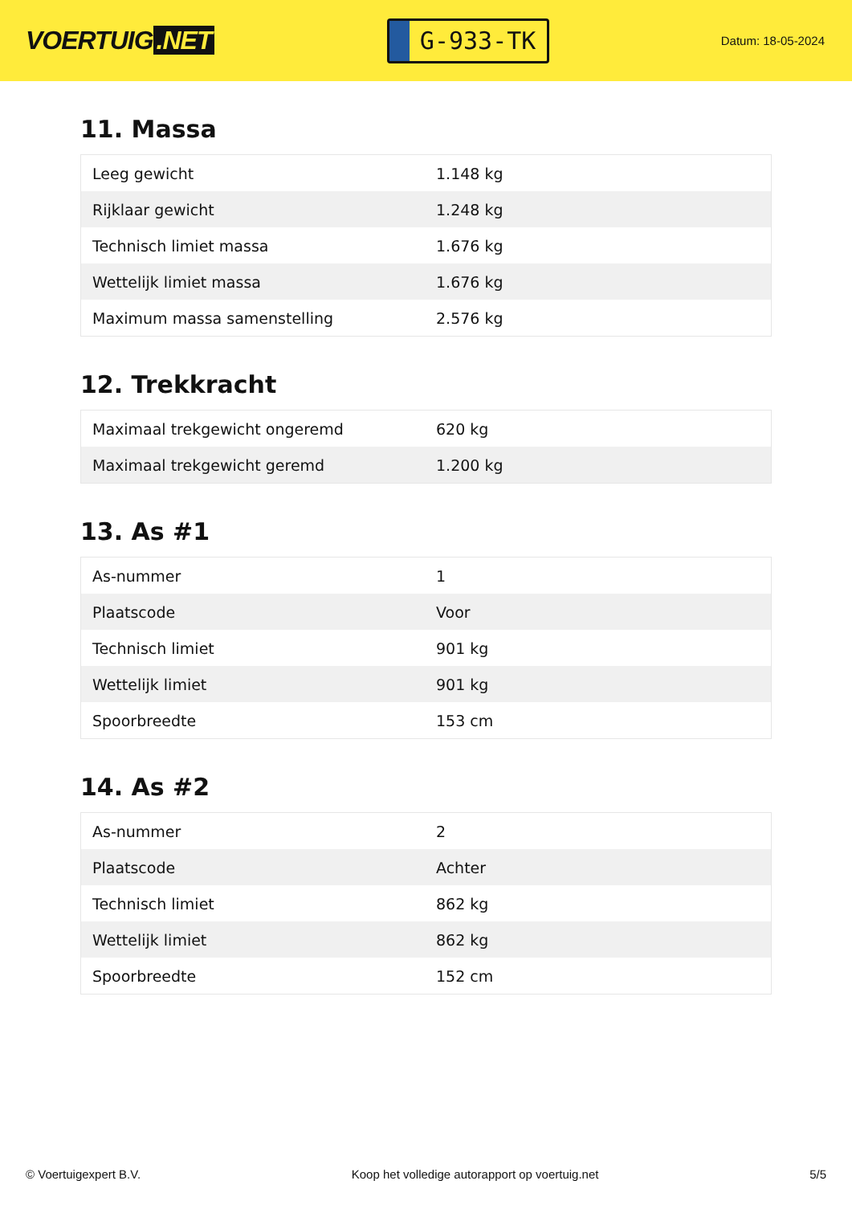VOERTUIG.NET
G-933-TK
Datum: 18-05-2024
11. Massa
| Leeg gewicht | 1.148 kg |
| Rijklaar gewicht | 1.248 kg |
| Technisch limiet massa | 1.676 kg |
| Wettelijk limiet massa | 1.676 kg |
| Maximum massa samenstelling | 2.576 kg |
12. Trekkracht
| Maximaal trekgewicht ongeremd | 620 kg |
| Maximaal trekgewicht geremd | 1.200 kg |
13. As #1
| As-nummer | 1 |
| Plaatscode | Voor |
| Technisch limiet | 901 kg |
| Wettelijk limiet | 901 kg |
| Spoorbreedte | 153 cm |
14. As #2
| As-nummer | 2 |
| Plaatscode | Achter |
| Technisch limiet | 862 kg |
| Wettelijk limiet | 862 kg |
| Spoorbreedte | 152 cm |
© Voertuigexpert B.V. Koop het volledige autorapport op voertuig.net 5/5